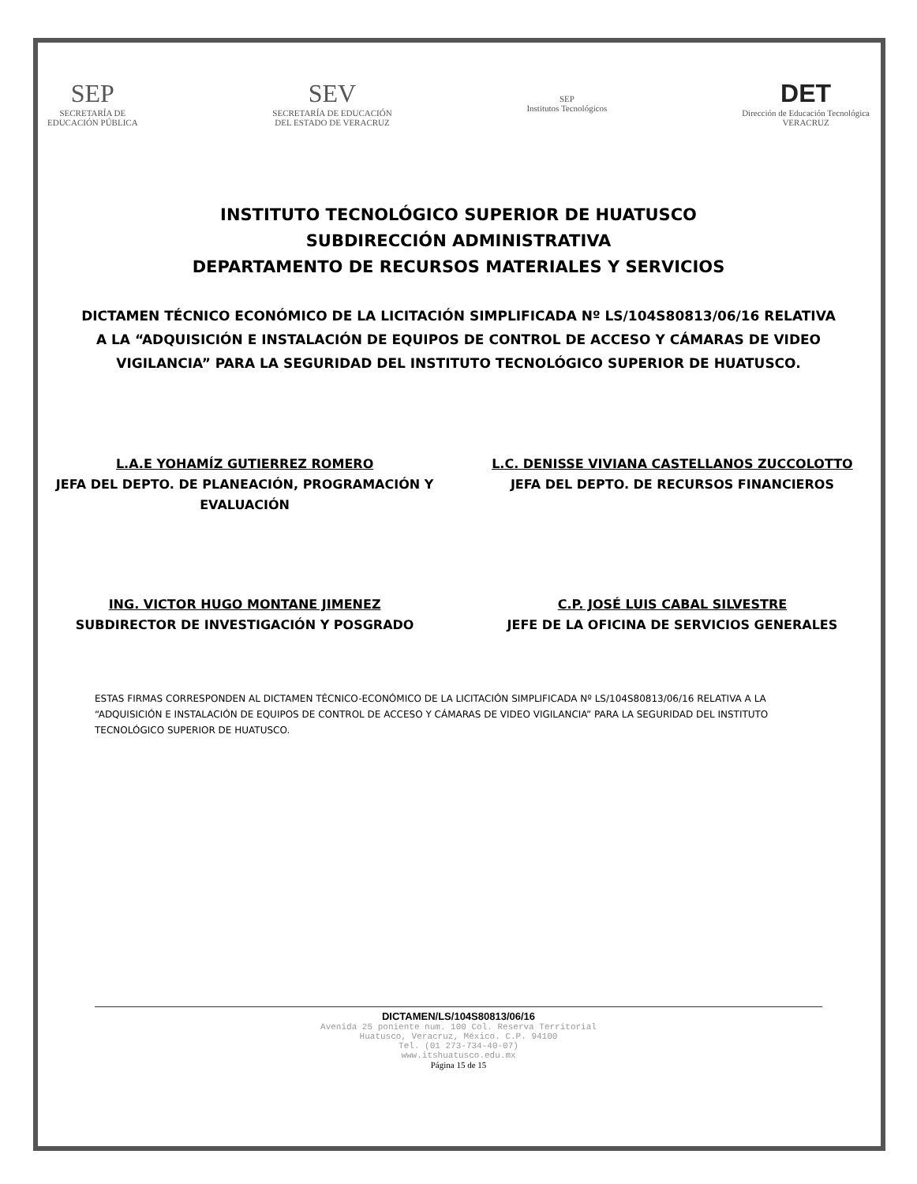SEP
SECRETARÍA DE
EDUCACIÓN PÚBLICA
SEV
SECRETARÍA DE EDUCACIÓN
DEL ESTADO DE VERACRUZ
SEP
Institutos Tecnológicos
DET
Dirección de Educación Tecnológica
VERACRUZ
INSTITUTO TECNOLÓGICO SUPERIOR DE HUATUSCO
SUBDIRECCIÓN ADMINISTRATIVA
DEPARTAMENTO DE RECURSOS MATERIALES Y SERVICIOS
DICTAMEN TÉCNICO ECONÓMICO DE LA LICITACIÓN SIMPLIFICADA Nº LS/104S80813/06/16 RELATIVA A LA “ADQUISICIÓN E INSTALACIÓN DE EQUIPOS DE CONTROL DE ACCESO Y CÁMARAS DE VIDEO VIGILANCIA” PARA LA SEGURIDAD DEL INSTITUTO TECNOLÓGICO SUPERIOR DE HUATUSCO.
L.A.E YOHAMÍZ GUTIERREZ ROMERO
JEFA DEL DEPTO. DE PLANEACIÓN, PROGRAMACIÓN Y EVALUACIÓN
L.C. DENISSE VIVIANA CASTELLANOS ZUCCOLOTTO
JEFA DEL DEPTO. DE RECURSOS FINANCIEROS
ING. VICTOR HUGO MONTANE JIMENEZ
SUBDIRECTOR DE INVESTIGACIÓN Y POSGRADO
C.P. JOSÉ LUIS CABAL SILVESTRE
JEFE DE LA OFICINA DE SERVICIOS GENERALES
ESTAS FIRMAS CORRESPONDEN AL DICTAMEN TÉCNICO-ECONÓMICO DE LA LICITACIÓN SIMPLIFICADA Nº LS/104S80813/06/16 RELATIVA A LA “ADQUISICIÓN E INSTALACIÓN DE EQUIPOS DE CONTROL DE ACCESO Y CÁMARAS DE VIDEO VIGILANCIA” PARA LA SEGURIDAD DEL INSTITUTO TECNOLÓGICO SUPERIOR DE HUATUSCO.
DICTAMEN/LS/104S80813/06/16
Avenida 25 poniente num. 100 Col. Reserva Territorial
Huatusco, Veracruz, México. C.P. 94100
Tel. (01 273-734-40-07)
www.itshuatusco.edu.mx
Página 15 de 15